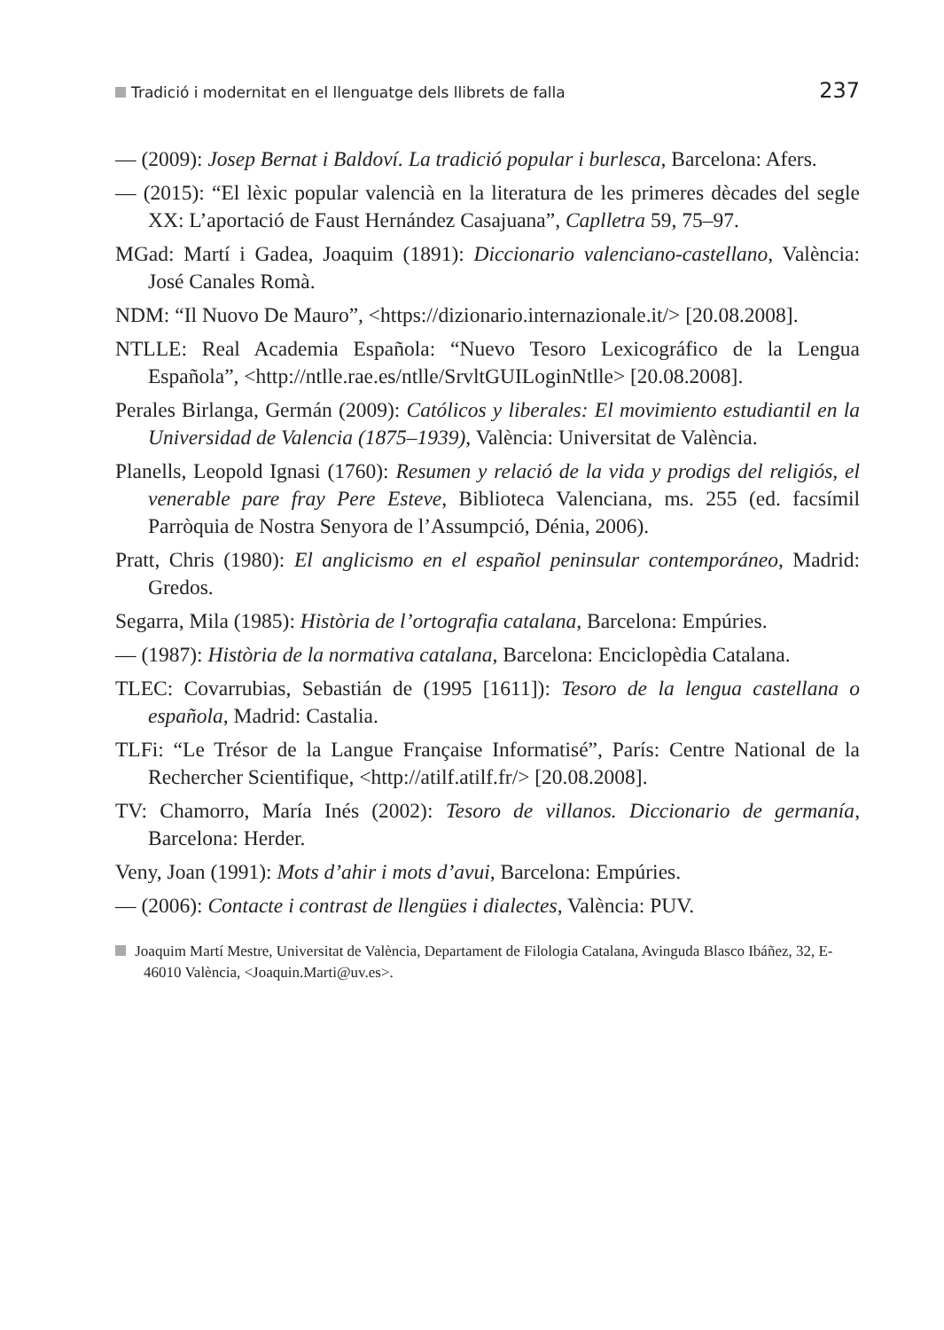Tradició i modernitat en el llenguatge dels llibrets de falla 237
— (2009): Josep Bernat i Baldoví. La tradició popular i burlesca, Barcelona: Afers.
— (2015): “El lèxic popular valencià en la literatura de les primeres dècades del segle XX: L’aportació de Faust Hernández Casajuana”, Caplletra 59, 75–97.
MGad: Martí i Gadea, Joaquim (1891): Diccionario valenciano-castellano, València: José Canales Romà.
NDM: “Il Nuovo De Mauro”, <https://dizionario.internazionale.it/> [20.08.2008].
NTLLE: Real Academia Española: “Nuevo Tesoro Lexicográfico de la Lengua Española”, <http://ntlle.rae.es/ntlle/SrvltGUILoginNtlle> [20.08.2008].
Perales Birlanga, Germán (2009): Católicos y liberales: El movimiento estudiantil en la Universidad de Valencia (1875–1939), València: Universitat de València.
Planells, Leopold Ignasi (1760): Resumen y relació de la vida y prodigs del religiós, el venerable pare fray Pere Esteve, Biblioteca Valenciana, ms. 255 (ed. facsímil Parròquia de Nostra Senyora de l’Assumpció, Dénia, 2006).
Pratt, Chris (1980): El anglicismo en el español peninsular contemporáneo, Madrid: Gredos.
Segarra, Mila (1985): Història de l’ortografia catalana, Barcelona: Empúries.
— (1987): Història de la normativa catalana, Barcelona: Enciclopèdia Catalana.
TLEC: Covarrubias, Sebastián de (1995 [1611]): Tesoro de la lengua castellana o española, Madrid: Castalia.
TLFi: “Le Trésor de la Langue Française Informatisé”, París: Centre National de la Rechercher Scientifique, <http://atilf.atilf.fr/> [20.08.2008].
TV: Chamorro, María Inés (2002): Tesoro de villanos. Diccionario de germanía, Barcelona: Herder.
Veny, Joan (1991): Mots d’ahir i mots d’avui, Barcelona: Empúries.
— (2006): Contacte i contrast de llengües i dialectes, València: PUV.
Joaquim Martí Mestre, Universitat de València, Departament de Filologia Catalana, Avinguda Blasco Ibáñez, 32, E-46010 València, <Joaquin.Marti@uv.es>.